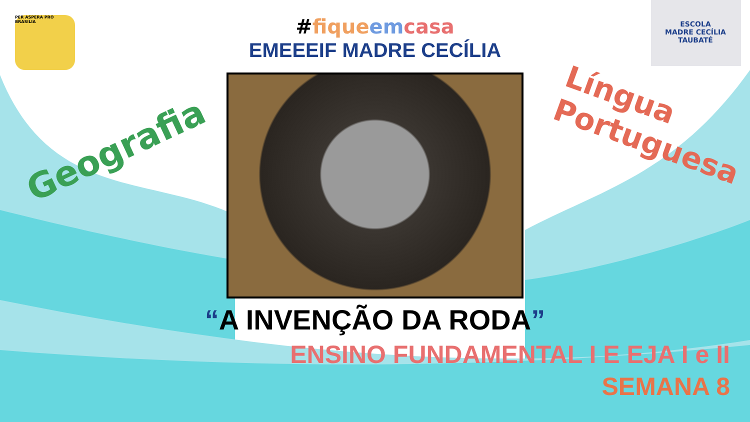PER ASPERA PRO BRASILIA
ESCOLA
MADRE CECÍLIA
TAUBATÉ
Geografia
Língua
Portuguesa
#fique em casa
EMEEEIF MADRE CECÍLIA
“A INVENÇÃO DA RODA”
ENSINO FUNDAMENTAL I E EJA I e II
SEMANA 8